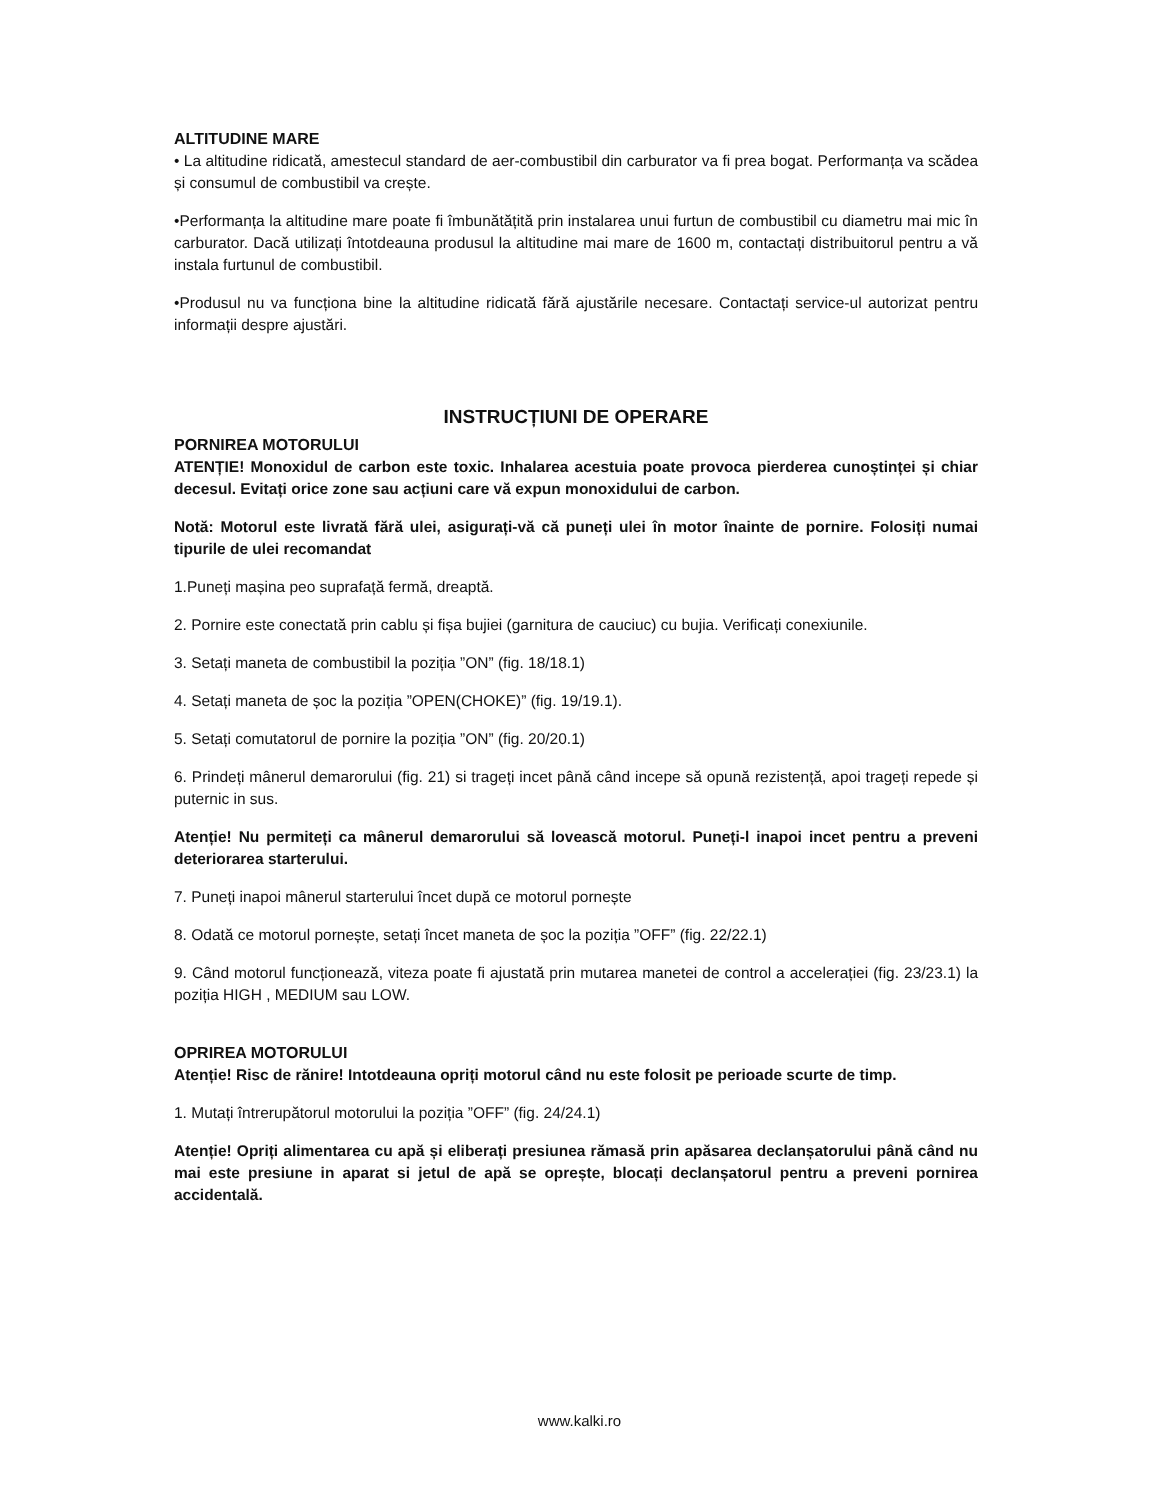ALTITUDINE MARE
• La altitudine ridicată, amestecul standard de aer-combustibil din carburator va fi prea bogat. Performanța va scădea și consumul de combustibil va crește.
•Performanța la altitudine mare poate fi îmbunătățită prin instalarea unui furtun de combustibil cu diametru mai mic în carburator. Dacă utilizați întotdeauna produsul la altitudine mai mare de 1600 m, contactați distribuitorul pentru a vă instala furtunul de combustibil.
•Produsul nu va funcționa bine la altitudine ridicată fără ajustările necesare. Contactați service-ul autorizat pentru informații despre ajustări.
INSTRUCȚIUNI DE OPERARE
PORNIREA MOTORULUI
ATENȚIE! Monoxidul de carbon este toxic. Inhalarea acestuia poate provoca pierderea cunoștinței și chiar decesul. Evitați orice zone sau acțiuni care vă expun monoxidului de carbon.
Notă: Motorul este livrată fără ulei, asigurați-vă că puneți ulei în motor înainte de pornire. Folosiți numai tipurile de ulei recomandat
1.Puneți mașina peo suprafață fermă, dreaptă.
2. Pornire este conectată prin cablu și fișa bujiei (garnitura de cauciuc) cu bujia. Verificați conexiunile.
3. Setați maneta de combustibil la poziția ”ON” (fig. 18/18.1)
4. Setați maneta de șoc la poziția ”OPEN(CHOKE)” (fig. 19/19.1).
5. Setați comutatorul de pornire la poziția ”ON” (fig. 20/20.1)
6. Prindeți mânerul demarorului (fig. 21) si trageți incet până când incepe să opună rezistență, apoi trageți repede și puternic in sus.
Atenție! Nu permiteți ca mânerul demarorului să lovească motorul. Puneți-l inapoi incet pentru a preveni deteriorarea starterului.
7. Puneți inapoi mânerul starterului încet după ce motorul pornește
8. Odată ce motorul pornește, setați încet maneta de șoc la poziția ”OFF” (fig. 22/22.1)
9. Când motorul funcționează, viteza poate fi ajustată prin mutarea manetei de control a accelerației (fig. 23/23.1) la poziția HIGH , MEDIUM sau LOW.
OPRIREA MOTORULUI
Atenție! Risc de rănire! Intotdeauna opriți motorul când nu este folosit pe perioade scurte de timp.
1. Mutați întrerupătorul motorului la poziția ”OFF” (fig. 24/24.1)
Atenție! Opriți alimentarea cu apă și eliberați presiunea rămasă prin apăsarea declanșatorului până când nu mai este presiune in aparat si jetul de apă se oprește, blocați declanșatorul pentru a preveni pornirea accidentală.
www.kalki.ro